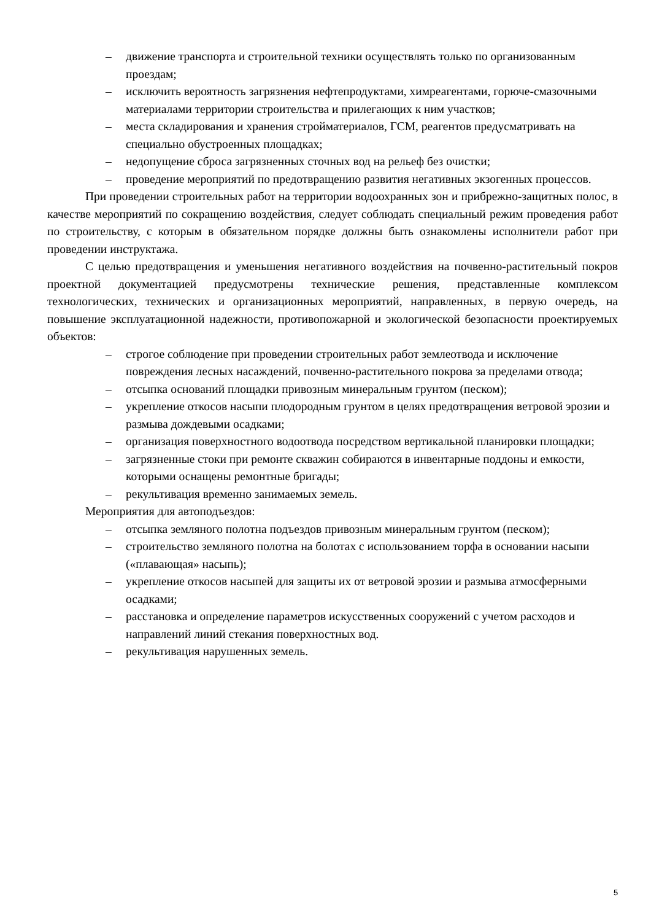– движение транспорта и строительной техники осуществлять только по организованным проездам;
– исключить вероятность загрязнения нефтепродуктами, химреагентами, горюче-смазочными материалами территории строительства и прилегающих к ним участков;
– места складирования и хранения стройматериалов, ГСМ, реагентов предусматривать на специально обустроенных площадках;
– недопущение сброса загрязненных сточных вод на рельеф без очистки;
– проведение мероприятий по предотвращению развития негативных экзогенных процессов.
При проведении строительных работ на территории водоохранных зон и прибрежно-защитных полос, в качестве мероприятий по сокращению воздействия, следует соблюдать специальный режим проведения работ по строительству, с которым в обязательном порядке должны быть ознакомлены исполнители работ при проведении инструктажа.
С целью предотвращения и уменьшения негативного воздействия на почвенно-растительный покров проектной документацией предусмотрены технические решения, представленные комплексом технологических, технических и организационных мероприятий, направленных, в первую очередь, на повышение эксплуатационной надежности, противопожарной и экологической безопасности проектируемых объектов:
– строгое соблюдение при проведении строительных работ землеотвода и исключение повреждения лесных насаждений, почвенно-растительного покрова за пределами отвода;
– отсыпка оснований площадки привозным минеральным грунтом (песком);
– укрепление откосов насыпи плодородным грунтом в целях предотвращения ветровой эрозии и размыва дождевыми осадками;
– организация поверхностного водоотвода посредством вертикальной планировки площадки;
– загрязненные стоки при ремонте скважин собираются в инвентарные поддоны и емкости, которыми оснащены ремонтные бригады;
– рекультивация временно занимаемых земель.
Мероприятия для автоподъездов:
– отсыпка земляного полотна подъездов привозным минеральным грунтом (песком);
– строительство земляного полотна на болотах с использованием торфа в основании насыпи («плавающая» насыпь);
– укрепление откосов насыпей для защиты их от ветровой эрозии и размыва атмосферными осадками;
– расстановка и определение параметров искусственных сооружений с учетом расходов и направлений линий стекания поверхностных вод.
– рекультивация нарушенных земель.
5